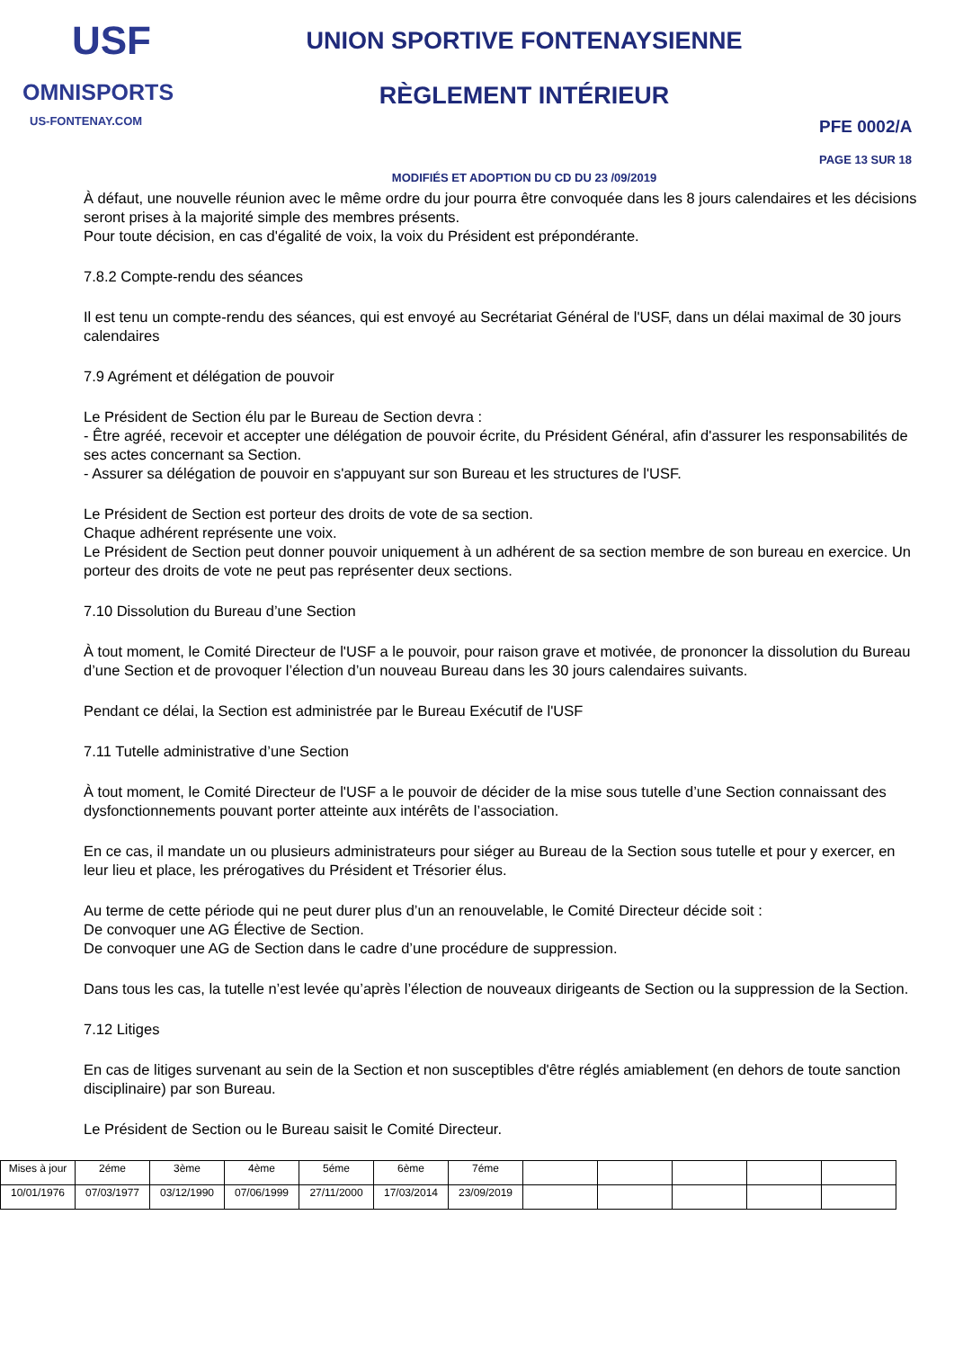USF
OMNISPORTS
US-FONTENAY.COM
UNION SPORTIVE FONTENAYSIENNE
RÈGLEMENT INTÉRIEUR
MODIFIÉS ET ADOPTION DU CD DU 23 /09/2019
PFE 0002/A
PAGE 13 SUR 18
À défaut, une nouvelle réunion avec le même ordre du jour pourra être convoquée dans les 8 jours calendaires et les décisions seront prises à la majorité simple des membres présents.
Pour toute décision, en cas d'égalité de voix, la voix du Président est prépondérante.
7.8.2 Compte-rendu des séances
Il est tenu un compte-rendu des séances, qui est envoyé au Secrétariat Général de l'USF, dans un délai maximal de 30 jours calendaires
7.9 Agrément et délégation de pouvoir
Le Président de Section élu par le Bureau de Section devra :
- Être agréé, recevoir et accepter une délégation de pouvoir écrite, du Président Général, afin d'assurer les responsabilités de ses actes concernant sa Section.
- Assurer sa délégation de pouvoir en s'appuyant sur son Bureau et les structures de l'USF.
Le Président de Section est porteur des droits de vote de sa section.
Chaque adhérent représente une voix.
Le Président de Section peut donner pouvoir uniquement à un adhérent de sa section membre de son bureau en exercice. Un porteur des droits de vote ne peut pas représenter deux sections.
7.10 Dissolution du Bureau d’une Section
À tout moment, le Comité Directeur de l'USF a le pouvoir, pour raison grave et motivée, de prononcer la dissolution du Bureau d’une Section et de provoquer l’élection d’un nouveau Bureau dans les 30 jours calendaires suivants.
Pendant ce délai, la Section est administrée par le Bureau Exécutif de l'USF
7.11 Tutelle administrative d’une Section
À tout moment, le Comité Directeur de l'USF a le pouvoir de décider de la mise sous tutelle d’une Section connaissant des dysfonctionnements pouvant porter atteinte aux intérêts de l’association.
En ce cas, il mandate un ou plusieurs administrateurs pour siéger au Bureau de la Section sous tutelle et pour y exercer, en leur lieu et place, les prérogatives du Président et Trésorier élus.
Au terme de cette période qui ne peut durer plus d’un an renouvelable, le Comité Directeur décide soit :
De convoquer une AG Élective de Section.
De convoquer une AG de Section dans le cadre d’une procédure de suppression.
Dans tous les cas, la tutelle n’est levée qu’après l’élection de nouveaux dirigeants de Section ou la suppression de la Section.
7.12 Litiges
En cas de litiges survenant au sein de la Section et non susceptibles d'être réglés amiablement (en dehors de toute sanction disciplinaire) par son Bureau.
Le Président de Section ou le Bureau saisit le Comité Directeur.
| Mises à jour | 2éme | 3ème | 4ème | 5éme | 6ème | 7éme | | | | | |
| 10/01/1976 | 07/03/1977 | 03/12/1990 | 07/06/1999 | 27/11/2000 | 17/03/2014 | 23/09/2019 | | | | | |